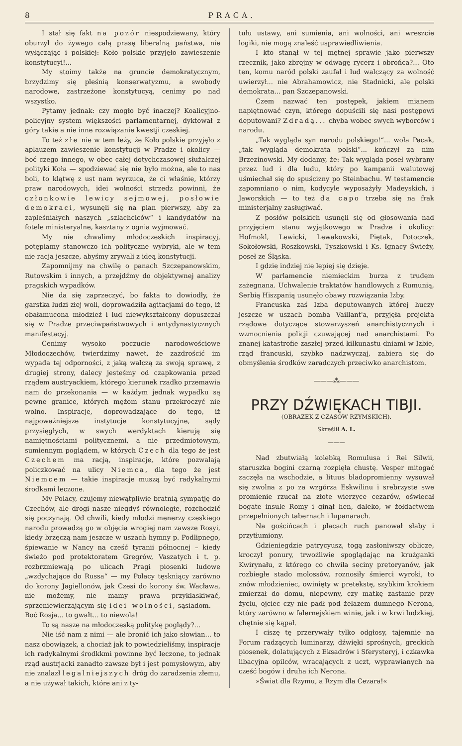8 PRACA.
I stał się fakt na pozór niespodziewany, który oburzył do żywego całą prasę liberalną państwa, nie wyłączając i polskiej: Koło polskie przyjęło zawieszenie konstytucyi!...
My stoimy także na gruncie demokratycznym, brzydzimy się pleśnią konserwatyzmu, a swobody narodowe, zastrzeżone konstytucyą, cenimy po nad wszystko.
Pytamy jednak: czy mogło być inaczej? Koalicyjno-policyjny system większości parlamentarnej, dyktował z góry takie a nie inne rozwiązanie kwestji czeskiej.
To też złe nie w tem leży, że Koło polskie przyjęło z aplauzem zawieszenie konstytucji w Pradze i okolicy — boć czego innego, w obec całej dotychczasowej służalczej polityki Koła — spodziewać się nie było można, ale to nas boli, to klątwę z ust nam wyrzuca, że ci właśnie, którzy praw narodowych, idei wolności strzedz powinni, że członkowie lewicy sejmowej, posłowie demokraci, wysunęli się na plan pierwszy, aby za zapleśniałych naszych „szlachciców“ i kandydatów na fotele ministeryalne, kasztany z ognia wyjmować.
My nie chwalimy młodoczeskich inspiracyj, potępiamy stanowczo ich polityczne wybryki, ale w tem nie racja jeszcze, abyśmy zrywali z ideą konstytucji.
Zapomnijmy na chwilę o panach Szczepanowskim, Rutowskim i innych, a przejdźmy do objektywnej analizy pragskich wypadków.
Nie da się zaprzeczyć, bo fakta to dowiodły, że garstka ludzi złej woli, doprowadziła agitacjami do tego, iż obałamucona młodzież i lud niewykształcony dopuszczał się w Pradze przeciwpaństwowych i antydynastycznych manifestacyj.
Cenimy wysoko poczucie narodowościowe Młodoczechów, twierdzimy nawet, że zazdrościć im wypada tej odporności, z jaką walczą za swoją sprawę, z drugiej strony, dalecy jesteśmy od czapkowania przed rządem austryackiem, którego kierunek rzadko przemawia nam do przekonania — w każdym jednak wypadku są pewne granice, których mężom stanu przekroczyć nie wolno. Inspiracje, doprowadzające do tego, iż najpoważniejsze instytucje konstytucyjne, sądy przysięgłych, w swych werdyktach kierują się namiętnościami politycznemi, a nie przedmiotowym, sumiennym poglądem, w których Czech dla tego że jest Czechem ma racją, inspiracje, które pozwalają policzkować na ulicy Niemca, dla tego że jest Niemcem — takie inspiracje muszą być radykalnymi środkami leczone.
My Polacy, czujemy niewątpliwie bratnią sympatję do Czechów, ale drogi nasze niegdyś równoległe, rozchodzić się poczynają. Od chwili, kiedy młodzi menerzy czeskiego narodu prowadzą go w objęcia wrogiej nam zawsze Rosyi, kiedy brzęczą nam jeszcze w uszach hymny p. Podlipnego, śpiewanie w Nancy na cześć tyranii północnej – kiedy świeżo pod protektoratem Gregrów, Vaszatych i t. p. rozbrzmiewają po ulicach Pragi piosenki ludowe „wzdychające do Russa“ — my Polacy tęskniący zarówno do korony Jagiellonów, jak Czesi do korony św. Wacława, nie możemy, nie mamy prawa przyklaskiwać, sprzeniewierzającym się idei wolności, sąsiadom. — Boć Rosja... to gwałt... to niewola!
To są nasze na młodoczeską politykę poglądy?...
Nie iść nam z nimi — ale bronić ich jako słowian... to nasz obowiązek, a chociaż jak to powiedzieliśmy, inspiracje ich radykalnymi środkkmi powinne być leczone, to jednak rząd austrjacki zanadto zawsze był i jest pomysłowym, aby nie znalazł legalniejszych dróg do zaradzenia złemu, a nie używał takich, które ani z ty-
tułu ustawy, ani sumienia, ani wolności, ani wreszcie logiki, nie mogą znaleść usprawiedliwienia.
I kto stanął w tej mętnej sprawie jako pierwszy rzecznik, jako zbrojny w odwagę rycerz i obrońca?... Oto ten, komu naród polski zaufał i lud walczący za wolność uwierzył... nie Abrahamowicz, nie Stadnicki, ale polski demokrata... pan Szczepanowski.
Czem nazwać ten postępek, jakiem mianem napiętnować czyn, którego dopuścili się nasi postępowi deputowani? Zdradą... chyba wobec swych wyborców i narodu.
„Tak wygląda syn narodu polskiego!“... woła Pacak, „tak wygląda demokrata polski“... kończył za nim Brzezinowski. My dodamy, że: Tak wygląda poseł wybrany przez lud i dla ludu, który po kampanii walutowej uśmiechał się do spuścizny po Steinbachu. W testamencie zapomniano o nim, kodycyle wyposażyły Madeyskich, i Jaworskich — to też da capo trzeba się na frak ministerjalny zasługiwać.
Z posłów polskich usunęli się od głosowania nad przyjęciem stanu wyjątkowego w Pradze i okolicy: Hofmokl, Lewicki, Lewakowski, Piętak, Potoczek, Sokołowski, Roszkowski, Tyszkowski i Ks. Ignacy Świeży, poseł ze Śląska.
I gdzie indziej nie lepiej się dzieje.
W parlamencie niemieckim burza z trudem zażegnana. Uchwalenie traktatów handlowych z Rumunią, Serbią Hiszpanią usunęło obawy rozwiązania Izby.
Francuska zaś Izba deputowanych której huczy jeszcze w uszach bomba Vaillant'a, przyjęła projekta rządowe dotyczące stowarzyszeń anarchistycznych i wzmocnienia policji czuwającej nad anarchistami. Po znanej katastrofie zaszłej przed kilkunastu dniami w Izbie, rząd francuski, szybko nadzwyczaj, zabiera się do obmyślenia środków zaradczych przeciwko anarchistom.
———⁂———
PRZY DŹWIĘKACH TIBJI.
(OBRAZEK Z CZASÓW RZYMSKICH).
Skreślił A. L.
———
Nad zbutwiałą kolebką Romulusa i Rei Silwii, staruszka bogini czarną rozpięła chustę. Vesper mitogać zaczęła na wschodzie, a lituus bladopromienny wysuwał się zwolna z po za wzgórza Eskwilinu i srebrzyste swe promienie rzucał na złote wierzyce cezarów, oświecał bogate insule Romy i ginął hen, daleko, w żołdactwem przepełnionych tabernach i lupanarach.
Na gościńcach i placach ruch panował słaby i przytłumiony.
Gdzieniegdzie patrycyusz, togą zasłoniwszy oblicze, kroczył ponury, trwożliwie spoglądając na krużganki Kwirynału, z którego co chwila seciny pretoryanów, jak rozbiegłe stado molossów, roznosiły śmierci wyroki, to znów młodzieniec, owinięty w pretekstę, szybkim krokiem zmierzał do domu, niepewny, czy matkę zastanie przy życiu, ojciec czy nie padł pod żelazem dumnego Nerona, który zarówno w falernejskiem winie, jak i w krwi ludzkiej, chętnie się kąpał.
I ciszę tę przerywały tylko odgłosy, tajemnie na Forum radzących luminarzy, dźwięki sprośnych, greckich piosenek, dolatujących z Eksadrów i Sferysteryj, i czkawka libacyjna opilców, wracających z uczt, wyprawianych na cześć bogów i druha ich Nerona.
»Świat dla Rzymu, a Rzym dla Cezara!«